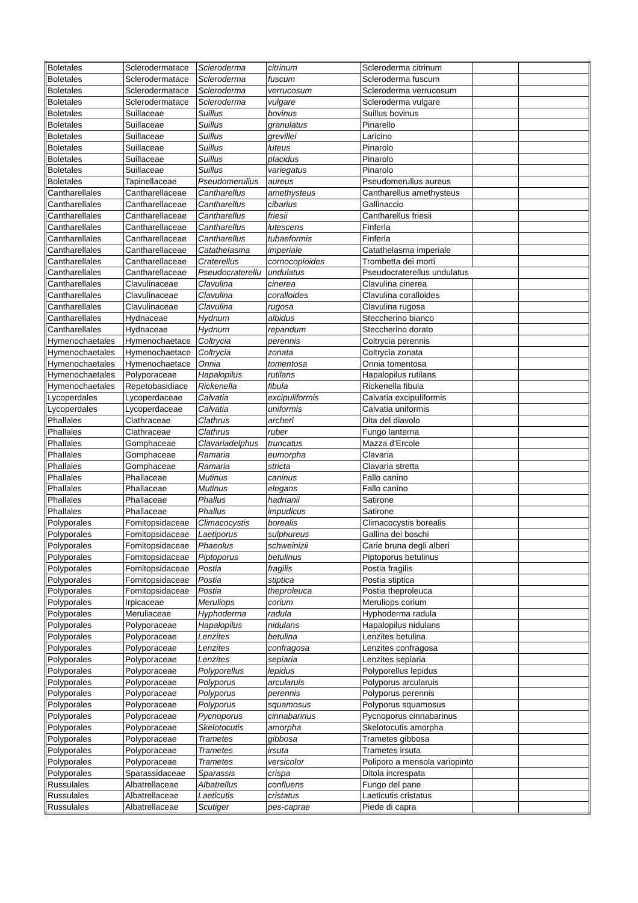| Boletales | Sclerodermatace | Scleroderma | citrinum | Scleroderma citrinum | | |
| Boletales | Sclerodermatace | Scleroderma | fuscum | Scleroderma fuscum | | |
| Boletales | Sclerodermatace | Scleroderma | verrucosum | Scleroderma verrucosum | | |
| Boletales | Sclerodermatace | Scleroderma | vulgare | Scleroderma vulgare | | |
| Boletales | Suillaceae | Suillus | bovinus | Suillus bovinus | | |
| Boletales | Suillaceae | Suillus | granulatus | Pinarello | | |
| Boletales | Suillaceae | Suillus | grevillei | Laricino | | |
| Boletales | Suillaceae | Suillus | luteus | Pinarolo | | |
| Boletales | Suillaceae | Suillus | placidus | Pinarolo | | |
| Boletales | Suillaceae | Suillus | variegatus | Pinarolo | | |
| Boletales | Tapinellaceae | Pseudomerulius | aureus | Pseudomerulius aureus | | |
| Cantharellales | Cantharellaceae | Cantharellus | amethysteus | Cantharellus amethysteus | | |
| Cantharellales | Cantharellaceae | Cantharellus | cibarius | Gallinaccio | | |
| Cantharellales | Cantharellaceae | Cantharellus | friesii | Cantharellus friesii | | |
| Cantharellales | Cantharellaceae | Cantharellus | lutescens | Finferla | | |
| Cantharellales | Cantharellaceae | Cantharellus | tubaeformis | Finferla | | |
| Cantharellales | Cantharellaceae | Catathelasma | imperiale | Catathelasma imperiale | | |
| Cantharellales | Cantharellaceae | Craterellus | cornocopioides | Trombetta dei morti | | |
| Cantharellales | Cantharellaceae | Pseudocraterellu | undulatus | Pseudocraterellus undulatus | | |
| Cantharellales | Clavulinaceae | Clavulina | cinerea | Clavulina cinerea | | |
| Cantharellales | Clavulinaceae | Clavulina | coralloides | Clavulina coralloides | | |
| Cantharellales | Clavulinaceae | Clavulina | rugosa | Clavulina rugosa | | |
| Cantharellales | Hydnaceae | Hydnum | albidus | Steccherino bianco | | |
| Cantharellales | Hydnaceae | Hydnum | repandum | Steccherino dorato | | |
| Hymenochaetales | Hymenochaetace | Coltrycia | perennis | Coltrycia perennis | | |
| Hymenochaetales | Hymenochaetace | Coltrycia | zonata | Coltrycia zonata | | |
| Hymenochaetales | Hymenochaetace | Onnia | tomentosa | Onnia tomentosa | | |
| Hymenochaetales | Polyporaceae | Hapalopilus | rutilans | Hapalopilus rutilans | | |
| Hymenochaetales | Repetobasidiace | Rickenella | fibula | Rickenella fibula | | |
| Lycoperdales | Lycoperdaceae | Calvatia | excipuliformis | Calvatia excipuliformis | | |
| Lycoperdales | Lycoperdaceae | Calvatia | uniformis | Calvatia uniformis | | |
| Phallales | Clathraceae | Clathrus | archeri | Dita del diavolo | | |
| Phallales | Clathraceae | Clathrus | ruber | Fungo lanterna | | |
| Phallales | Gomphaceae | Clavariadelphus | truncatus | Mazza d'Ercole | | |
| Phallales | Gomphaceae | Ramaria | eumorpha | Clavaria | | |
| Phallales | Gomphaceae | Ramaria | stricta | Clavaria stretta | | |
| Phallales | Phallaceae | Mutinus | caninus | Fallo canino | | |
| Phallales | Phallaceae | Mutinus | elegans | Fallo canino | | |
| Phallales | Phallaceae | Phallus | hadrianii | Satirone | | |
| Phallales | Phallaceae | Phallus | impudicus | Satirone | | |
| Polyporales | Fomitopsidaceae | Climacocystis | borealis | Climacocystis borealis | | |
| Polyporales | Fomitopsidaceae | Laetiporus | sulphureus | Gallina dei boschi | | |
| Polyporales | Fomitopsidaceae | Phaeolus | schweinizii | Carie bruna degli alberi | | |
| Polyporales | Fomitopsidaceae | Piptoporus | betulinus | Piptoporus betulinus | | |
| Polyporales | Fomitopsidaceae | Postia | fragilis | Postia fragilis | | |
| Polyporales | Fomitopsidaceae | Postia | stiptica | Postia stiptica | | |
| Polyporales | Fomitopsidaceae | Postia | theproleuca | Postia theproleuca | | |
| Polyporales | Irpicaceae | Meruliops | corium | Meruliops corium | | |
| Polyporales | Meruliaceae | Hyphoderma | radula | Hyphoderma radula | | |
| Polyporales | Polyporaceae | Hapalopilus | nidulans | Hapalopilus nidulans | | |
| Polyporales | Polyporaceae | Lenzites | betulina | Lenzites betulina | | |
| Polyporales | Polyporaceae | Lenzites | confragosa | Lenzites confragosa | | |
| Polyporales | Polyporaceae | Lenzites | sepiaria | Lenzites sepiaria | | |
| Polyporales | Polyporaceae | Polyporellus | lepidus | Polyporellus lepidus | | |
| Polyporales | Polyporaceae | Polyporus | arcularuis | Polyporus arcularuis | | |
| Polyporales | Polyporaceae | Polyporus | perennis | Polyporus perennis | | |
| Polyporales | Polyporaceae | Polyporus | squamosus | Polyporus squamosus | | |
| Polyporales | Polyporaceae | Pycnoporus | cinnabarinus | Pycnoporus cinnabarinus | | |
| Polyporales | Polyporaceae | Skelotocutis | amorpha | Skelotocutis amorpha | | |
| Polyporales | Polyporaceae | Trametes | gibbosa | Trametes gibbosa | | |
| Polyporales | Polyporaceae | Trametes | irsuta | Trametes irsuta | | |
| Polyporales | Polyporaceae | Trametes | versicolor | Poliporo a mensola variopinto | | |
| Polyporales | Sparassidaceae | Sparassis | crispa | Ditola increspata | | |
| Russulales | Albatrellaceae | Albatrellus | confluens | Fungo del pane | | |
| Russulales | Albatrellaceae | Laeticutis | cristatus | Laeticutis cristatus | | |
| Russulales | Albatrellaceae | Scutiger | pes-caprae | Piede di capra | | |